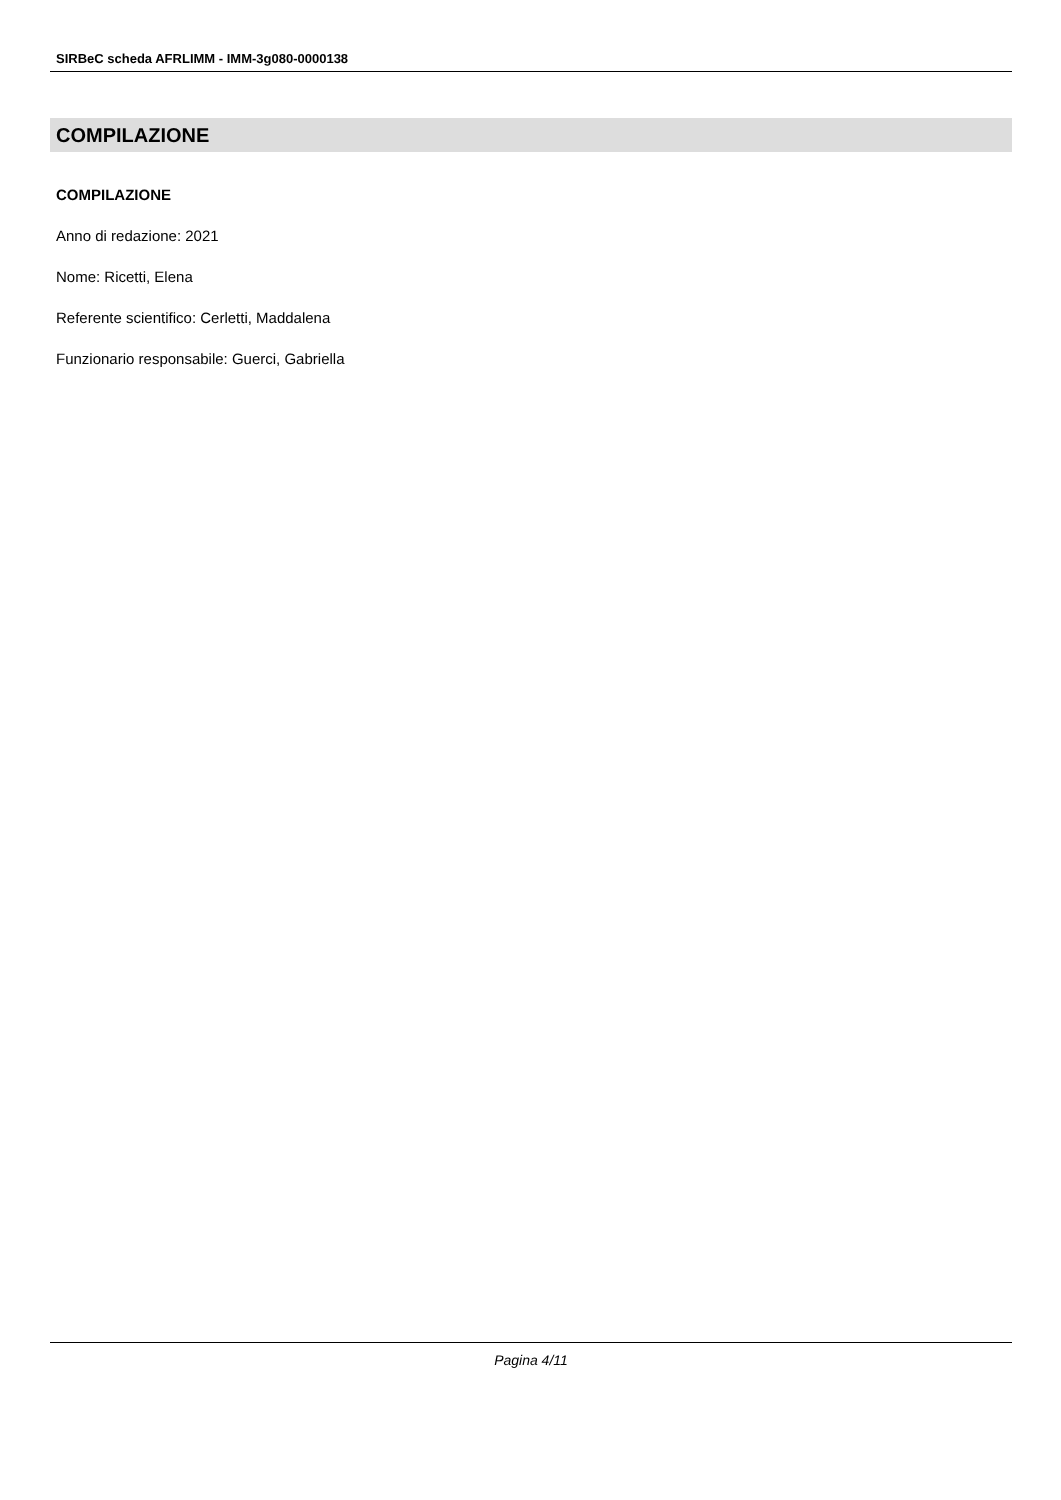SIRBeC scheda AFRLIMM - IMM-3g080-0000138
COMPILAZIONE
COMPILAZIONE
Anno di redazione: 2021
Nome: Ricetti, Elena
Referente scientifico: Cerletti, Maddalena
Funzionario responsabile: Guerci, Gabriella
Pagina 4/11